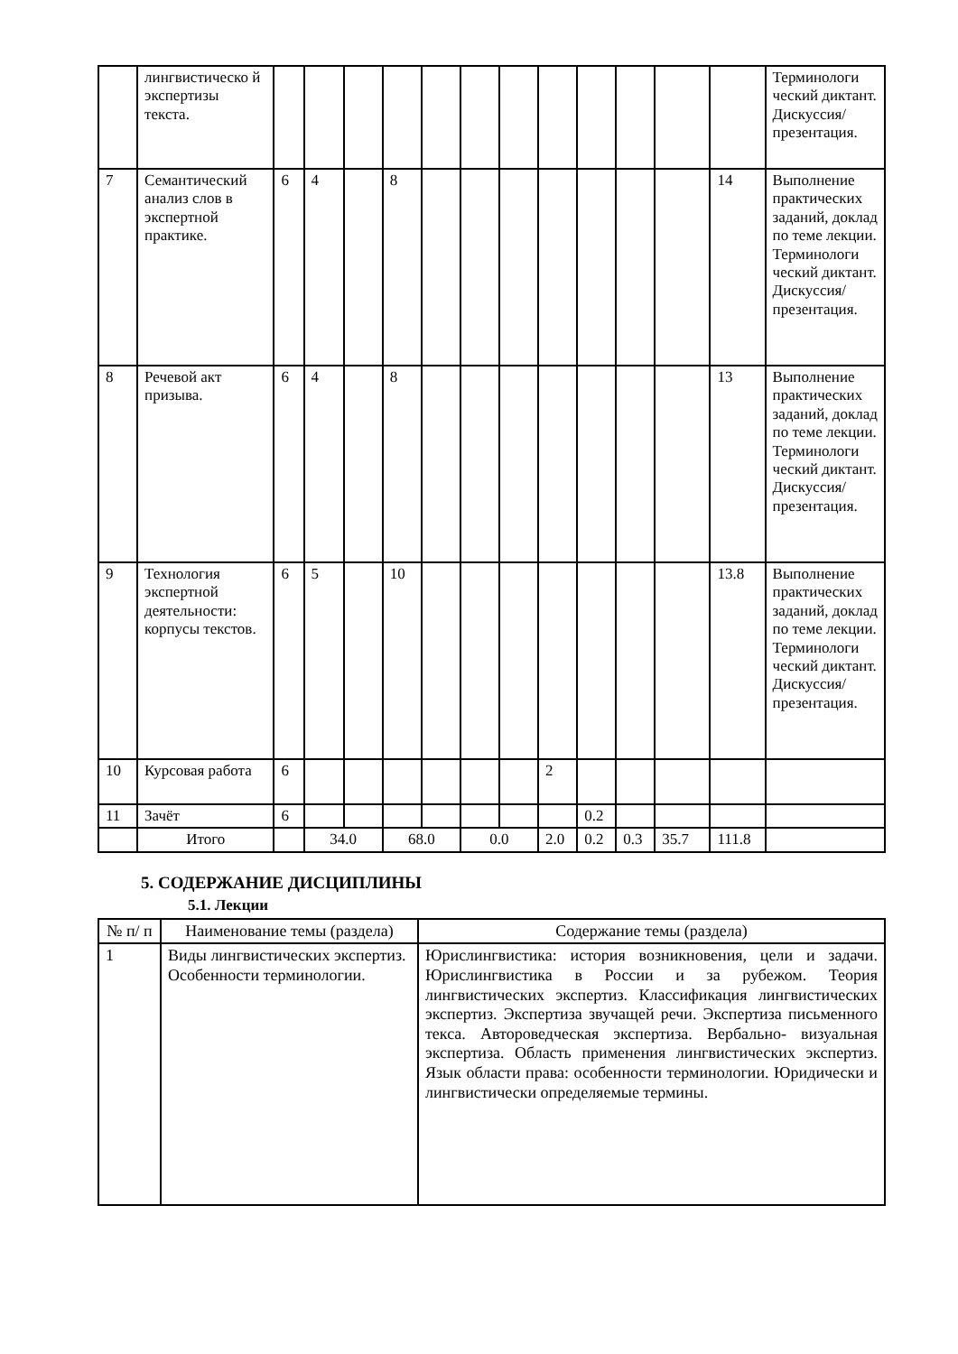| | лингвистическо й экспертизы текста. | | | | | | | | | | | | | Терминологи ческий диктант. Дискуссия/ презентация. |
| 7 | Семантический анализ слов в экспертной практике. | 6 | 4 | | 8 | | | | | | | | 14 | Выполнение практических заданий, доклад по теме лекции. Терминологи ческий диктант. Дискуссия/ презентация. |
| 8 | Речевой акт призыва. | 6 | 4 | | 8 | | | | | | | | 13 | Выполнение практических заданий, доклад по теме лекции. Терминологи ческий диктант. Дискуссия/ презентация. |
| 9 | Технология экспертной деятельности: корпусы текстов. | 6 | 5 | | 10 | | | | | | | | 13.8 | Выполнение практических заданий, доклад по теме лекции. Терминологи ческий диктант. Дискуссия/ презентация. |
| 10 | Курсовая работа | 6 | | | | | | | 2 | | | | | |
| 11 | Зачёт | 6 | | | | | | | | 0.2 | | | | |
| | Итого | | 34.0 | | 68.0 | | 0.0 | | 2.0 | 0.2 | 0.3 | 35.7 | 111.8 | |
5. СОДЕРЖАНИЕ ДИСЦИПЛИНЫ
5.1. Лекции
| № п/ п | Наименование темы (раздела) | Содержание темы (раздела) |
| --- | --- | --- |
| 1 | Виды лингвистических экспертиз. Особенности терминологии. | Юрислингвистика: история возникновения, цели и задачи. Юрислингвистика в России и за рубежом. Теория лингвистических экспертиз. Классификация лингвистических экспертиз. Экспертиза звучащей речи. Экспертиза письменного текса. Автороведческая экспертиза. Вербально- визуальная экспертиза. Область применения лингвистических экспертиз. Язык области права: особенности терминологии. Юридически и лингвистически определяемые термины. |